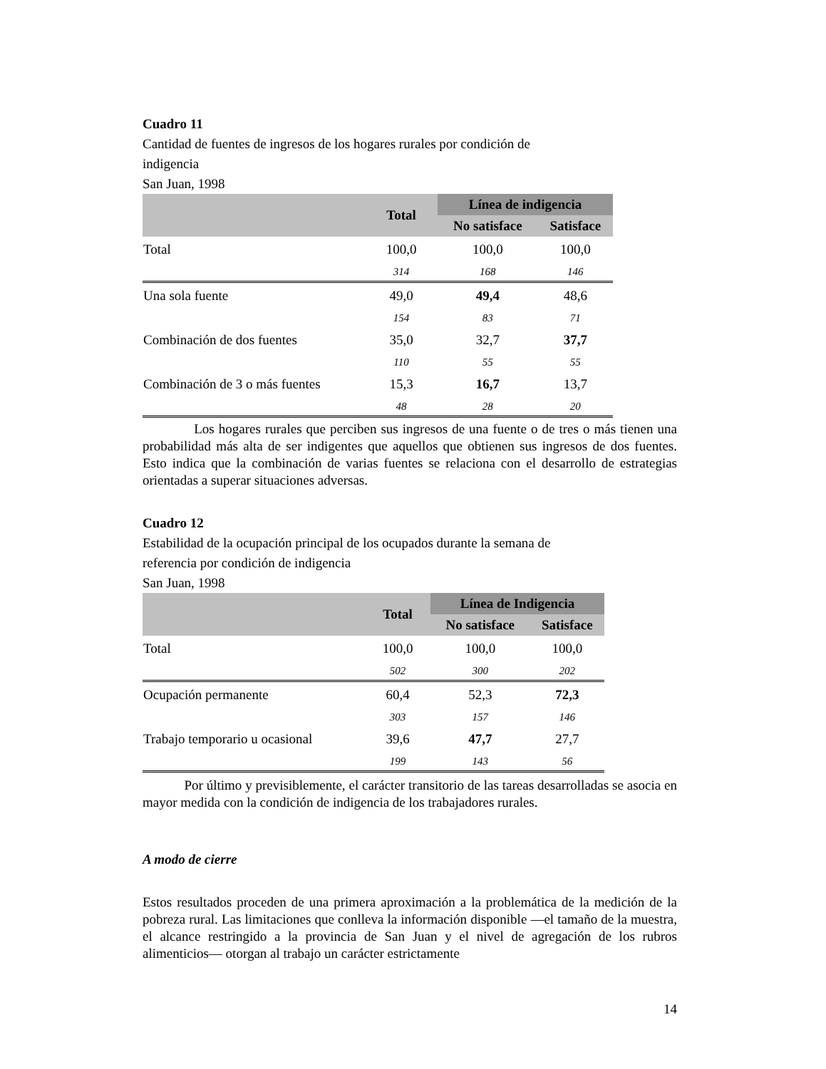Cuadro 11
Cantidad de fuentes de ingresos de los hogares rurales por condición de
indigencia
San Juan, 1998
| | Total | Línea de indigencia | |
| --- | --- | --- | --- |
| | | No satisface | Satisface |
| Total | 100,0 | 100,0 | 100,0 |
| | 314 | 168 | 146 |
| Una sola fuente | 49,0 | 49,4 | 48,6 |
| | 154 | 83 | 71 |
| Combinación de dos fuentes | 35,0 | 32,7 | 37,7 |
| | 110 | 55 | 55 |
| Combinación de 3 o más fuentes | 15,3 | 16,7 | 13,7 |
| | 48 | 28 | 20 |
Los hogares rurales que perciben sus ingresos de una fuente o de tres o más tienen una probabilidad más alta de ser indigentes que aquellos que obtienen sus ingresos de dos fuentes. Esto indica que la combinación de varias fuentes se relaciona con el desarrollo de estrategias orientadas a superar situaciones adversas.
Cuadro 12
Estabilidad de la ocupación principal de los ocupados durante la semana de
referencia por condición de indigencia
San Juan, 1998
| | Total | Línea de Indigencia | |
| --- | --- | --- | --- |
| | | No satisface | Satisface |
| Total | 100,0 | 100,0 | 100,0 |
| | 502 | 300 | 202 |
| Ocupación permanente | 60,4 | 52,3 | 72,3 |
| | 303 | 157 | 146 |
| Trabajo temporario u ocasional | 39,6 | 47,7 | 27,7 |
| | 199 | 143 | 56 |
Por último y previsiblemente, el carácter transitorio de las tareas desarrolladas se asocia en mayor medida con la condición de indigencia de los trabajadores rurales.
A modo de cierre
Estos resultados proceden de una primera aproximación a la problemática de la medición de la pobreza rural. Las limitaciones que conlleva la información disponible —el tamaño de la muestra, el alcance restringido a la provincia de San Juan y el nivel de agregación de los rubros alimenticios— otorgan al trabajo un carácter estrictamente
14